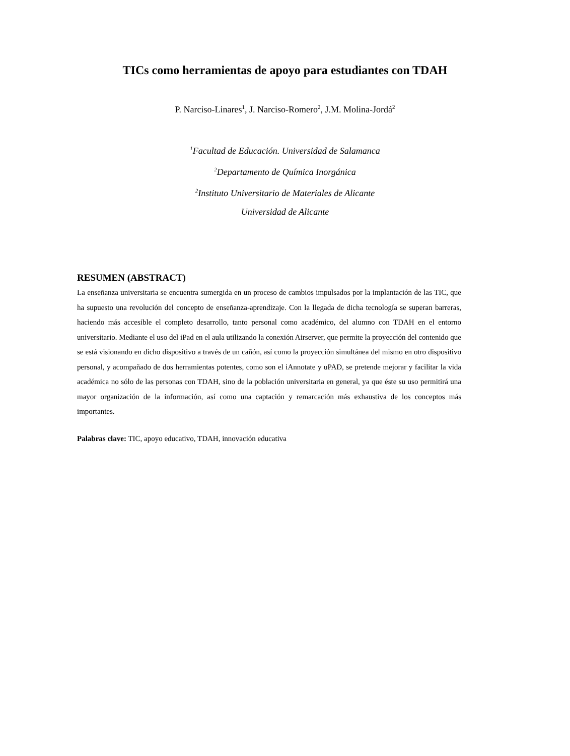TICs como herramientas de apoyo para estudiantes con TDAH
P. Narciso-Linares<sup>1</sup>, J. Narciso-Romero<sup>2</sup>, J.M. Molina-Jordá<sup>2</sup>
<sup>1</sup> Facultad de Educación. Universidad de Salamanca
<sup>2</sup> Departamento de Química Inorgánica
<sup>2</sup> Instituto Universitario de Materiales de Alicante
Universidad de Alicante
RESUMEN (ABSTRACT)
La enseñanza universitaria se encuentra sumergida en un proceso de cambios impulsados por la implantación de las TIC, que ha supuesto una revolución del concepto de enseñanza-aprendizaje. Con la llegada de dicha tecnología se superan barreras, haciendo más accesible el completo desarrollo, tanto personal como académico, del alumno con TDAH en el entorno universitario. Mediante el uso del iPad en el aula utilizando la conexión Airserver, que permite la proyección del contenido que se está visionando en dicho dispositivo a través de un cañón, así como la proyección simultánea del mismo en otro dispositivo personal, y acompañado de dos herramientas potentes, como son el iAnnotate y uPAD, se pretende mejorar y facilitar la vida académica no sólo de las personas con TDAH, sino de la población universitaria en general, ya que éste su uso permitirá una mayor organización de la información, así como una captación y remarcación más exhaustiva de los conceptos más importantes.
Palabras clave: TIC, apoyo educativo, TDAH, innovación educativa